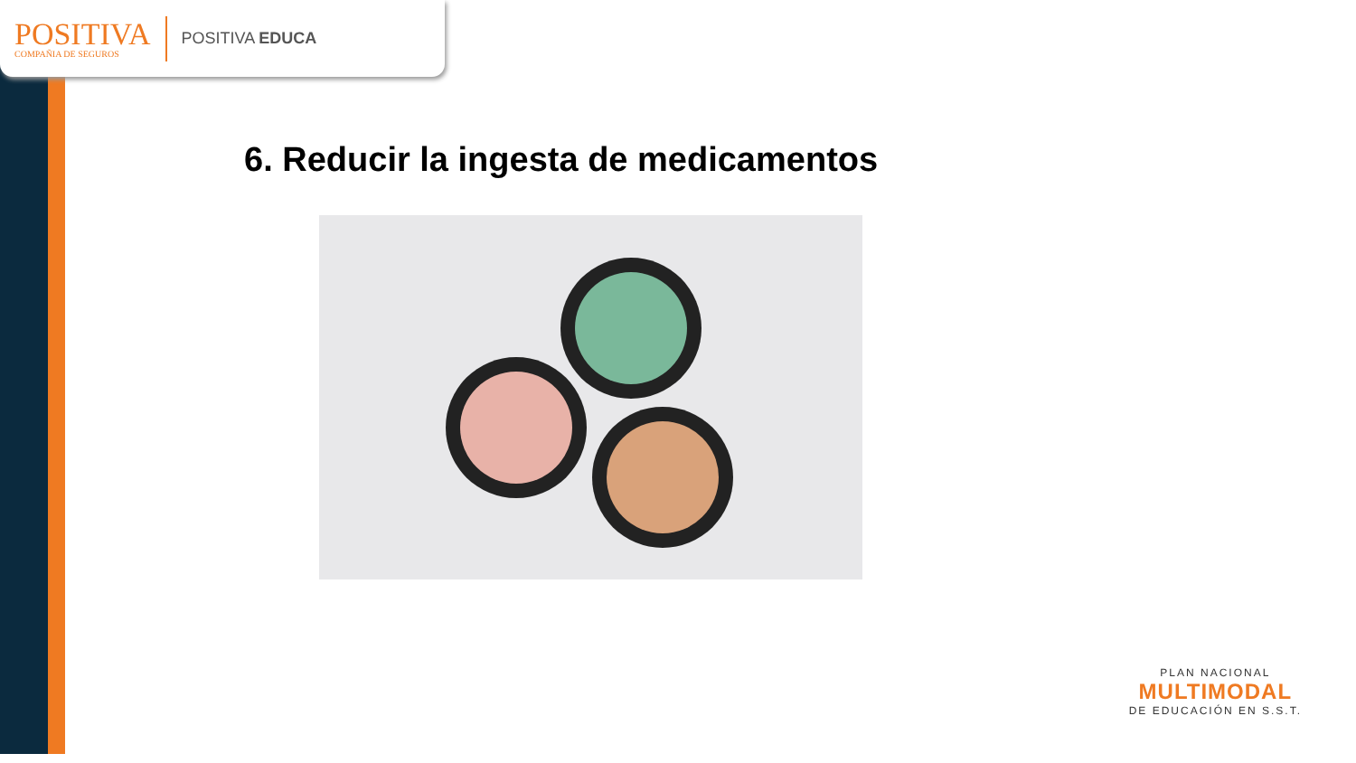POSITIVA
COMPAÑIA DE SEGUROS
POSITIVA EDUCA
6. Reducir la ingesta de medicamentos
PLAN NACIONAL
MULTIMODAL
DE EDUCACIÓN EN S.S.T.